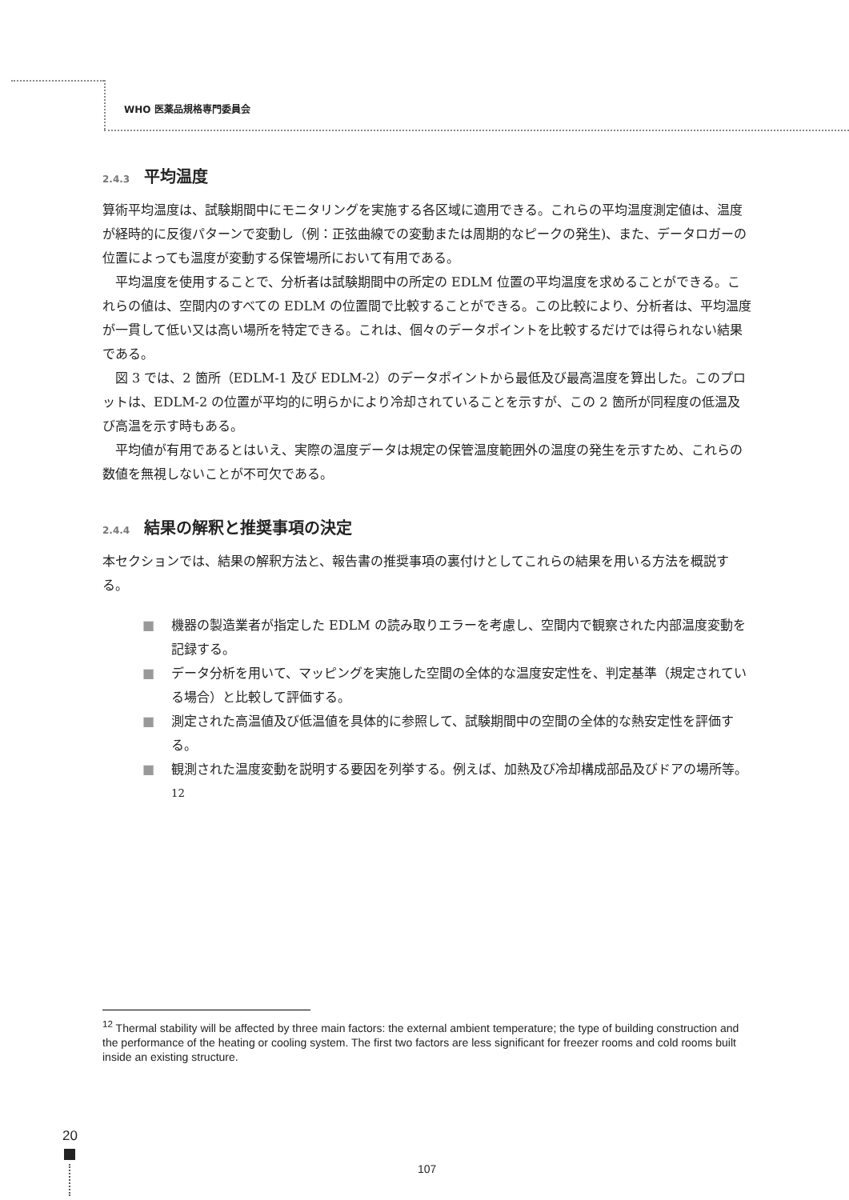WHO 医薬品規格専門委員会
2.4.3 平均温度
算術平均温度は、試験期間中にモニタリングを実施する各区域に適用できる。これらの平均温度測定値は、温度が経時的に反復パターンで変動し（例：正弦曲線での変動または周期的なピークの発生)、また、データロガーの位置によっても温度が変動する保管場所において有用である。
平均温度を使用することで、分析者は試験期間中の所定の EDLM 位置の平均温度を求めることができる。これらの値は、空間内のすべての EDLM の位置間で比較することができる。この比較により、分析者は、平均温度が一貫して低い又は高い場所を特定できる。これは、個々のデータポイントを比較するだけでは得られない結果である。
図 3 では、2 箇所（EDLM-1 及び EDLM-2）のデータポイントから最低及び最高温度を算出した。このプロットは、EDLM-2 の位置が平均的に明らかにより冷却されていることを示すが、この 2 箇所が同程度の低温及び高温を示す時もある。
平均値が有用であるとはいえ、実際の温度データは規定の保管温度範囲外の温度の発生を示すため、これらの数値を無視しないことが不可欠である。
2.4.4 結果の解釈と推奨事項の決定
本セクションでは、結果の解釈方法と、報告書の推奨事項の裏付けとしてこれらの結果を用いる方法を概説する。
■ 機器の製造業者が指定した EDLM の読み取りエラーを考慮し、空間内で観察された内部温度変動を記録する。
■ データ分析を用いて、マッピングを実施した空間の全体的な温度安定性を、判定基準（規定されている場合）と比較して評価する。
■ 測定された高温値及び低温値を具体的に参照して、試験期間中の空間の全体的な熱安定性を評価する。
■ 観測された温度変動を説明する要因を列挙する。例えば、加熱及び冷却構成部品及びドアの場所等。<sup>12</sup>
<sup>12</sup> Thermal stability will be affected by three main factors: the external ambient temperature; the type of building construction and the performance of the heating or cooling system. The first two factors are less significant for freezer rooms and cold rooms built inside an existing structure.
20
107